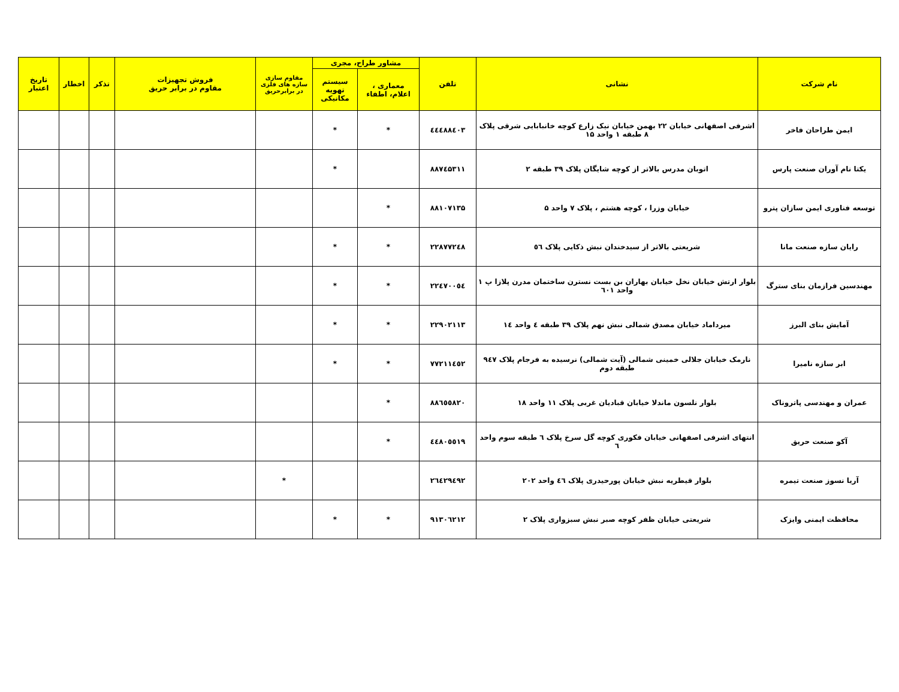| نام شرکت | نشانی | تلفن | مشاور طراح، مجری | | مقاوم سازی سازه های فلزی در برابرحریق | فروش تجهیزات مقاوم در برابر حریق | تذکر | اخطار | تاریخ اعتبار |
| --- | --- | --- | --- | --- | --- | --- | --- | --- | --- |
| | | | معماری ، اعلام، اطفاء | سیستم تهویه مکانیکی | | | | | |
| ایمن طراحان فاخر | اشرفی اصفهانی خیابان ۲۲ بهمن خیابان نیک زارع کوچه خانبابایی شرقی پلاک ۸ طبقه ۱ واحد ۱۵ | ٤٤٤٨٨٤٠٣ | * | * | | | | | |
| یکتا نام آوران صنعت پارس | اتوبان مدرس بالاتر از کوچه شایگان پلاک ۳۹ طبقه ۲ | ۸۸۷٤۵۳۱۱ | | * | | | | | |
| توسعه فناوری ایمن سازان پترو | خیابان وزرا ، کوچه هشتم ، پلاک ۷ واحد ۵ | ۸۸۱۰۷۱۳۵ | * | | | | | | |
| رایان سازه صنعت مانا | شریعتی بالاتر از سیدخندان نبش ذکایی پلاک ٥٦ | ۲۲۸۷۷۲٤۸ | * | * | | | | | |
| مهندسین فرازمان بنای سترگ | بلوار ارتش خیابان نخل خیابان بهاران بن بست نسترن ساختمان مدرن پلازا پ ۱ واحد ٦۰۱ | ۲۲٤۷۰۰٥٤ | * | * | | | | | |
| آمایش بنای البرز | میرداماد خیابان مصدق شمالی نبش نهم پلاک ۳۹ طبقه ٤ واحد ١٤ | ۲۲۹۰۲۱۱۳ | * | * | | | | | |
| ابر سازه نامیرا | نارمک خیابان جلالی خمینی شمالی (آیت شمالی) نرسیده به فرجام پلاک ۹٤۷ طبقه دوم | ۷۷۲۱۱٤٥۲ | * | * | | | | | |
| عمران و مهندسی پاتروناک | بلوار نلسون ماندلا خیابان قبادیان غربی پلاک ۱۱ واحد ۱۸ | ۸۸٦٥٥۸۲۰ | * | | | | | | |
| آکو صنعت حریق | انتهای اشرفی اصفهانی خیابان فکوری کوچه گل سرخ پلاک ٦ طبقه سوم واحد ٦ | ٤٤۸۰٥٥۱۹ | * | | | | | | |
| آریا نسوز صنعت تیمره | بلوار قیطریه نبش خیابان پورحیدری پلاک ٤٦ واحد ۲۰۲ | ۲٦٤۲۹٤۹۲ | | | * | | | | |
| محافظت ایمنی وایزک | شریعتی خیابان ظفر کوچه صبر نبش سبزواری پلاک ۲ | ۹۱۳۰٦۲۱۲ | * | * | | | | | |